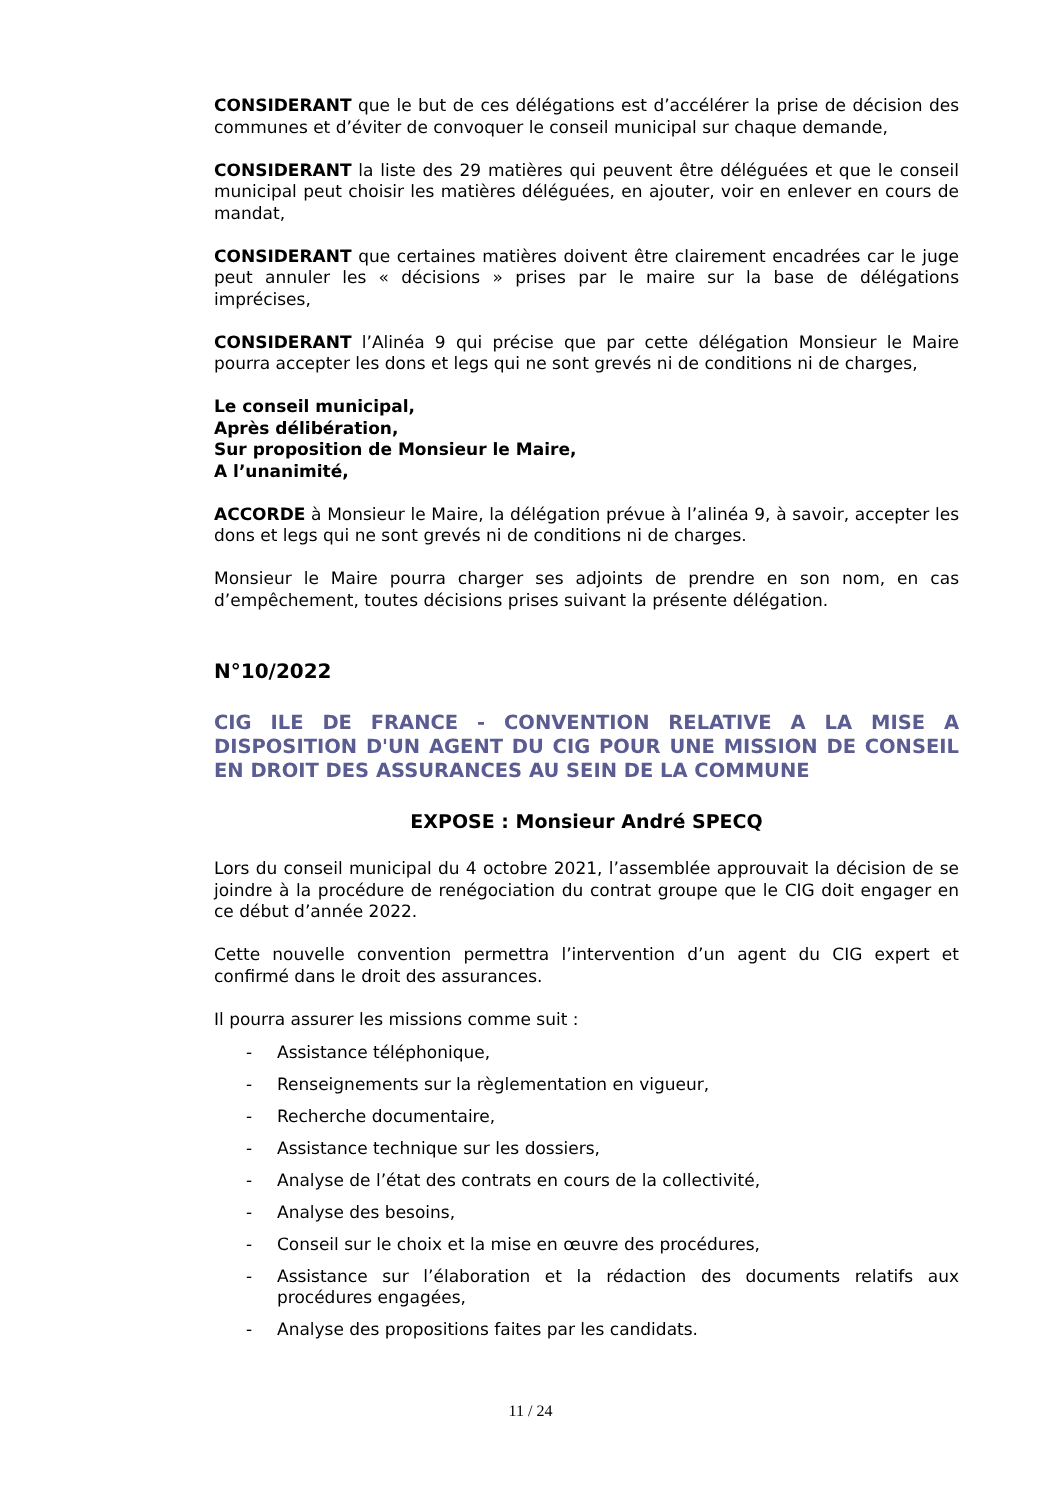CONSIDERANT que le but de ces délégations est d’accélérer la prise de décision des communes et d’éviter de convoquer le conseil municipal sur chaque demande,
CONSIDERANT la liste des 29 matières qui peuvent être déléguées et que le conseil municipal peut choisir les matières déléguées, en ajouter, voir en enlever en cours de mandat,
CONSIDERANT que certaines matières doivent être clairement encadrées car le juge peut annuler les « décisions » prises par le maire sur la base de délégations imprécises,
CONSIDERANT l’Alinéa 9 qui précise que par cette délégation Monsieur le Maire pourra accepter les dons et legs qui ne sont grevés ni de conditions ni de charges,
Le conseil municipal,
Après délibération,
Sur proposition de Monsieur le Maire,
A l’unanimité,
ACCORDE à Monsieur le Maire, la délégation prévue à l’alinéa 9, à savoir, accepter les dons et legs qui ne sont grevés ni de conditions ni de charges.
Monsieur le Maire pourra charger ses adjoints de prendre en son nom, en cas d’empêchement, toutes décisions prises suivant la présente délégation.
N°10/2022
CIG ILE DE FRANCE - CONVENTION RELATIVE A LA MISE A DISPOSITION D'UN AGENT DU CIG POUR UNE MISSION DE CONSEIL EN DROIT DES ASSURANCES AU SEIN DE LA COMMUNE
EXPOSE : Monsieur André SPECQ
Lors du conseil municipal du 4 octobre 2021, l’assemblée approuvait la décision de se joindre à la procédure de renégociation du contrat groupe que le CIG doit engager en ce début d’année 2022.
Cette nouvelle convention permettra l’intervention d’un agent du CIG expert et confirmé dans le droit des assurances.
Il pourra assurer les missions comme suit :
- Assistance téléphonique,
- Renseignements sur la règlementation en vigueur,
- Recherche documentaire,
- Assistance technique sur les dossiers,
- Analyse de l’état des contrats en cours de la collectivité,
- Analyse des besoins,
- Conseil sur le choix et la mise en œuvre des procédures,
- Assistance sur l’élaboration et la rédaction des documents relatifs aux procédures engagées,
- Analyse des propositions faites par les candidats.
11 / 24